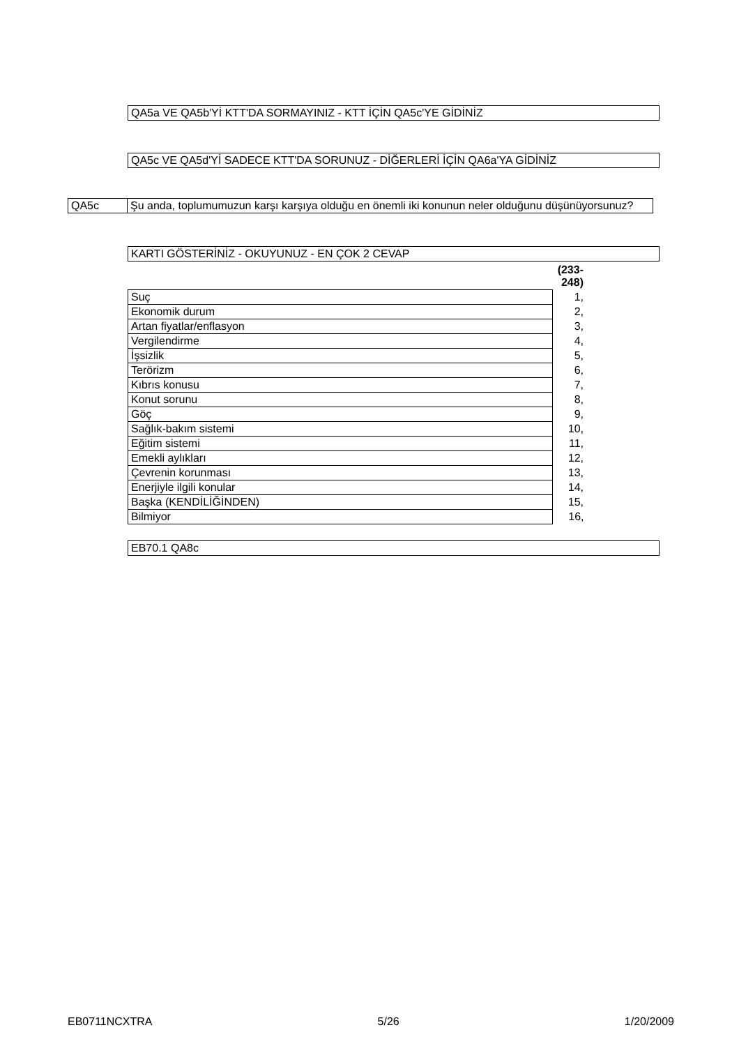QA5a VE QA5b'Yİ KTT'DA SORMAYINIZ - KTT İÇİN QA5c'YE GİDİNİZ
QA5c VE QA5d'Yİ SADECE KTT'DA SORUNUZ - DİĞERLERİ İÇİN QA6a'YA GİDİNİZ
| QA5c | Şu anda, toplumumuzun karşı karşıya olduğu en önemli iki konunun neler olduğunu düşünüyorsunuz? |
KARTI GÖSTERİNİZ - OKUYUNUZ - EN ÇOK 2 CEVAP
| | (233-248) |
| Suç | 1, |
| Ekonomik durum | 2, |
| Artan fiyatlar/enflasyon | 3, |
| Vergilendirme | 4, |
| İşsizlik | 5, |
| Terörizm | 6, |
| Kıbrıs konusu | 7, |
| Konut sorunu | 8, |
| Göç | 9, |
| Sağlık-bakım sistemi | 10, |
| Eğitim sistemi | 11, |
| Emekli aylıkları | 12, |
| Çevrenin korunması | 13, |
| Enerjiyle ilgili konular | 14, |
| Başka (KENDİLİĞİNDEN) | 15, |
| Bilmiyor | 16, |
EB70.1 QA8c
EB0711NCXTRA 5/26 1/20/2009